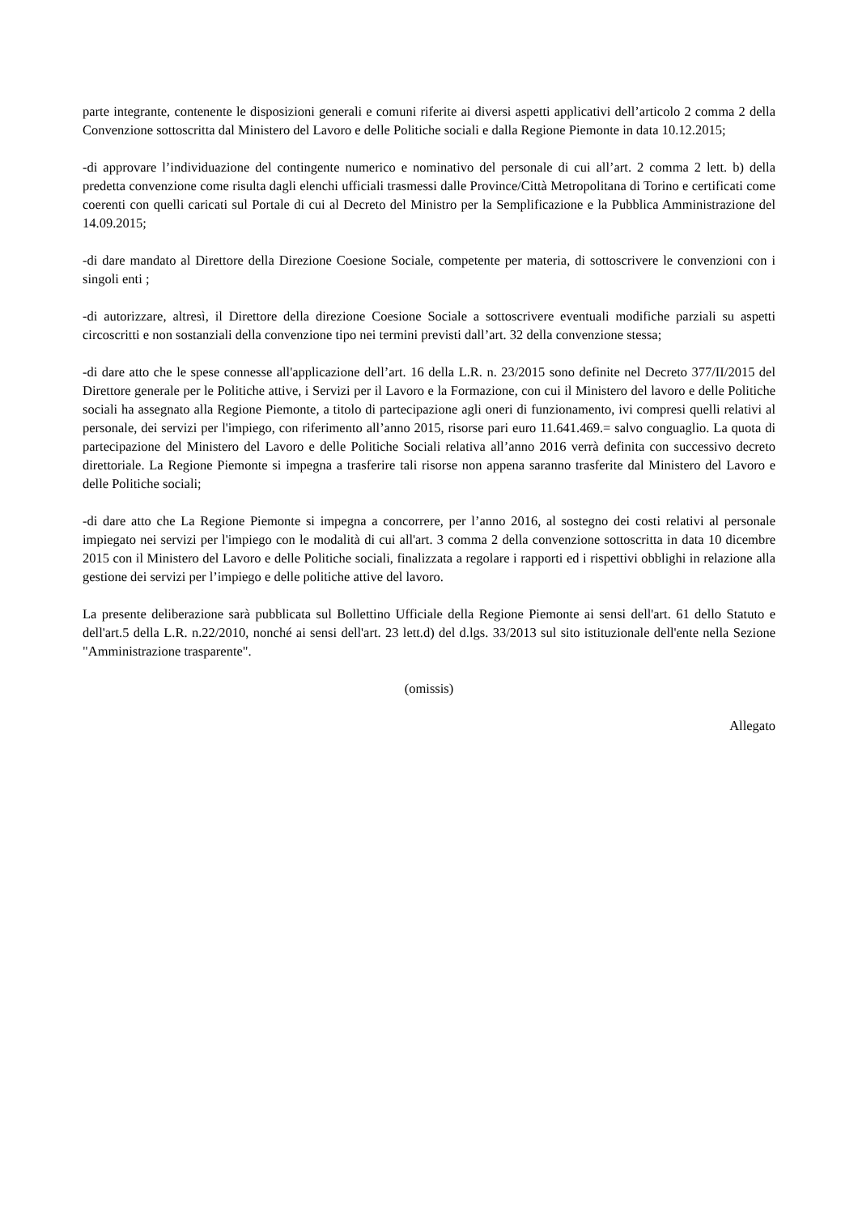parte integrante, contenente le disposizioni generali e comuni riferite ai diversi aspetti applicativi dell’articolo 2 comma 2 della Convenzione sottoscritta dal Ministero del Lavoro e delle Politiche sociali e dalla Regione Piemonte in data 10.12.2015;
-di approvare l’individuazione del contingente numerico e nominativo del personale di cui all’art. 2 comma 2 lett. b) della predetta convenzione come risulta dagli elenchi ufficiali trasmessi dalle Province/Città Metropolitana di Torino e certificati come coerenti con quelli caricati sul Portale di cui al Decreto del Ministro per la Semplificazione e la Pubblica Amministrazione del 14.09.2015;
-di dare mandato al Direttore della Direzione Coesione Sociale, competente per materia, di sottoscrivere le convenzioni con i singoli enti ;
-di autorizzare, altresì, il Direttore della direzione Coesione Sociale a sottoscrivere eventuali modifiche parziali su aspetti circoscritti e non sostanziali della convenzione tipo nei termini previsti dall’art. 32 della convenzione stessa;
-di dare atto che le spese connesse all'applicazione dell’art. 16 della L.R. n. 23/2015 sono definite nel Decreto 377/II/2015 del Direttore generale per le Politiche attive, i Servizi per il Lavoro e la Formazione, con cui il Ministero del lavoro e delle Politiche sociali ha assegnato alla Regione Piemonte, a titolo di partecipazione agli oneri di funzionamento, ivi compresi quelli relativi al personale, dei servizi per l'impiego, con riferimento all’anno 2015, risorse pari euro 11.641.469.= salvo conguaglio. La quota di partecipazione del Ministero del Lavoro e delle Politiche Sociali relativa all’anno 2016 verrà definita con successivo decreto direttoriale. La Regione Piemonte si impegna a trasferire tali risorse non appena saranno trasferite dal Ministero del Lavoro e delle Politiche sociali;
-di dare atto che La Regione Piemonte si impegna a concorrere, per l’anno 2016, al sostegno dei costi relativi al personale impiegato nei servizi per l'impiego con le modalità di cui all'art. 3 comma 2 della convenzione sottoscritta in data 10 dicembre 2015 con il Ministero del Lavoro e delle Politiche sociali, finalizzata a regolare i rapporti ed i rispettivi obblighi in relazione alla gestione dei servizi per l’impiego e delle politiche attive del lavoro.
La presente deliberazione sarà pubblicata sul Bollettino Ufficiale della Regione Piemonte ai sensi dell'art. 61 dello Statuto e dell'art.5 della L.R. n.22/2010, nonché ai sensi dell'art. 23 lett.d) del d.lgs. 33/2013 sul sito istituzionale dell'ente nella Sezione "Amministrazione trasparente".
(omissis)
Allegato